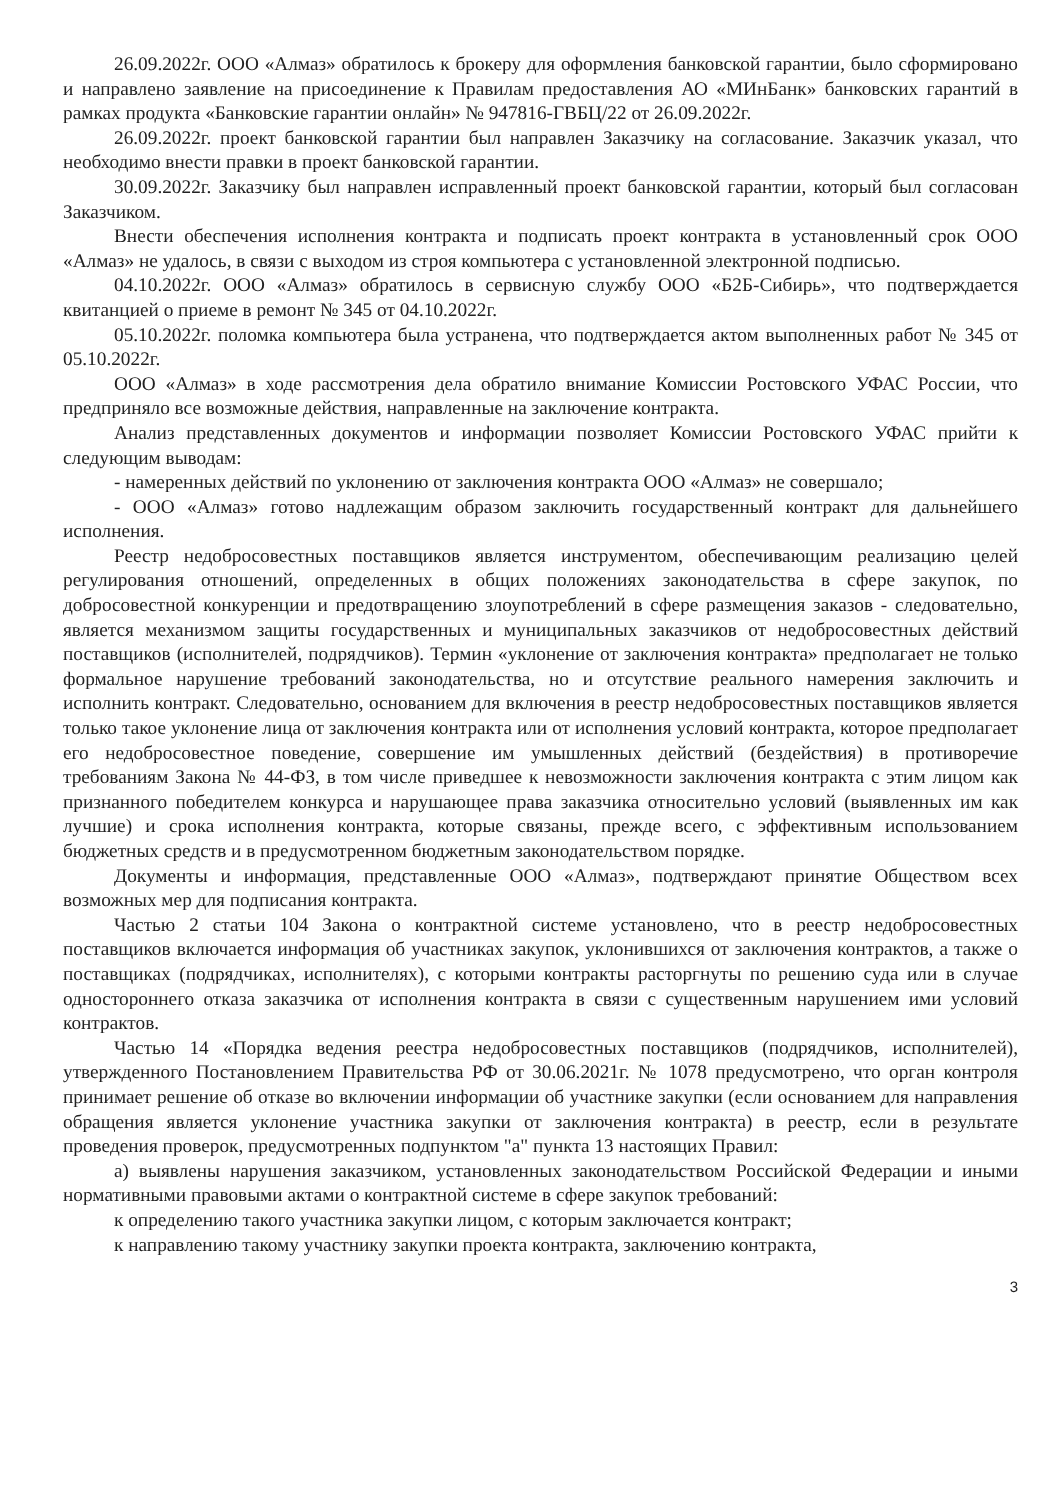26.09.2022г. ООО «Алмаз» обратилось к брокеру для оформления банковской гарантии, было сформировано и направлено заявление на присоединение к Правилам предоставления АО «МИнБанк» банковских гарантий в рамках продукта «Банковские гарантии онлайн» № 947816-ГВБЦ/22 от 26.09.2022г.
26.09.2022г. проект банковской гарантии был направлен Заказчику на согласование. Заказчик указал, что необходимо внести правки в проект банковской гарантии.
30.09.2022г. Заказчику был направлен исправленный проект банковской гарантии, который был согласован Заказчиком.
Внести обеспечения исполнения контракта и подписать проект контракта в установленный срок ООО «Алмаз» не удалось, в связи с выходом из строя компьютера с установленной электронной подписью.
04.10.2022г. ООО «Алмаз» обратилось в сервисную службу ООО «Б2Б-Сибирь», что подтверждается квитанцией о приеме в ремонт № 345 от 04.10.2022г.
05.10.2022г. поломка компьютера была устранена, что подтверждается актом выполненных работ № 345 от 05.10.2022г.
ООО «Алмаз» в ходе рассмотрения дела обратило внимание Комиссии Ростовского УФАС России, что предприняло все возможные действия, направленные на заключение контракта.
Анализ представленных документов и информации позволяет Комиссии Ростовского УФАС прийти к следующим выводам:
- намеренных действий по уклонению от заключения контракта ООО «Алмаз» не совершало;
- ООО «Алмаз» готово надлежащим образом заключить государственный контракт для дальнейшего исполнения.
Реестр недобросовестных поставщиков является инструментом, обеспечивающим реализацию целей регулирования отношений, определенных в общих положениях законодательства в сфере закупок, по добросовестной конкуренции и предотвращению злоупотреблений в сфере размещения заказов - следовательно, является механизмом защиты государственных и муниципальных заказчиков от недобросовестных действий поставщиков (исполнителей, подрядчиков). Термин «уклонение от заключения контракта» предполагает не только формальное нарушение требований законодательства, но и отсутствие реального намерения заключить и исполнить контракт. Следовательно, основанием для включения в реестр недобросовестных поставщиков является только такое уклонение лица от заключения контракта или от исполнения условий контракта, которое предполагает его недобросовестное поведение, совершение им умышленных действий (бездействия) в противоречие требованиям Закона № 44-ФЗ, в том числе приведшее к невозможности заключения контракта с этим лицом как признанного победителем конкурса и нарушающее права заказчика относительно условий (выявленных им как лучшие) и срока исполнения контракта, которые связаны, прежде всего, с эффективным использованием бюджетных средств и в предусмотренном бюджетным законодательством порядке.
Документы и информация, представленные ООО «Алмаз», подтверждают принятие Обществом всех возможных мер для подписания контракта.
Частью 2 статьи 104 Закона о контрактной системе установлено, что в реестр недобросовестных поставщиков включается информация об участниках закупок, уклонившихся от заключения контрактов, а также о поставщиках (подрядчиках, исполнителях), с которыми контракты расторгнуты по решению суда или в случае одностороннего отказа заказчика от исполнения контракта в связи с существенным нарушением ими условий контрактов.
Частью 14 «Порядка ведения реестра недобросовестных поставщиков (подрядчиков, исполнителей), утвержденного Постановлением Правительства РФ от 30.06.2021г. № 1078 предусмотрено, что орган контроля принимает решение об отказе во включении информации об участнике закупки (если основанием для направления обращения является уклонение участника закупки от заключения контракта) в реестр, если в результате проведения проверок, предусмотренных подпунктом "а" пункта 13 настоящих Правил:
а) выявлены нарушения заказчиком, установленных законодательством Российской Федерации и иными нормативными правовыми актами о контрактной системе в сфере закупок требований:
к определению такого участника закупки лицом, с которым заключается контракт;
к направлению такому участнику закупки проекта контракта, заключению контракта,
3